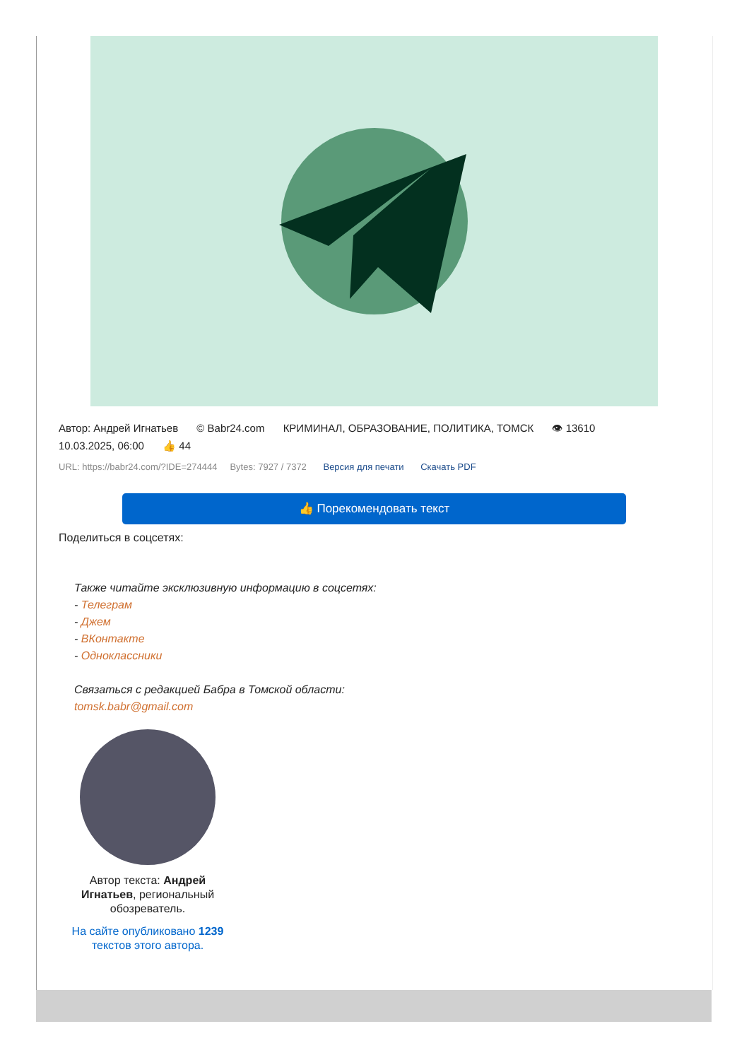Автор: Андрей Игнатьев © Babr24.com КРИМИНАЛ, ОБРАЗОВАНИЕ, ПОЛИТИКА, ТОМСК 👁 13610
10.03.2025, 06:00 👍 44
URL: https://babr24.com/?IDE=274444 Bytes: 7927 / 7372 Версия для печати Скачать PDF
👍 Порекомендовать текст
Поделиться в соцсетях:
Также читайте эксклюзивную информацию в соцсетях:
- Телеграм
- Джем
- ВКонтакте
- Одноклассники
Связаться с редакцией Бабра в Томской области:
tomsk.babr@gmail.com
Автор текста: Андрей Игнатьев, региональный обозреватель.
На сайте опубликовано 1239 текстов этого автора.